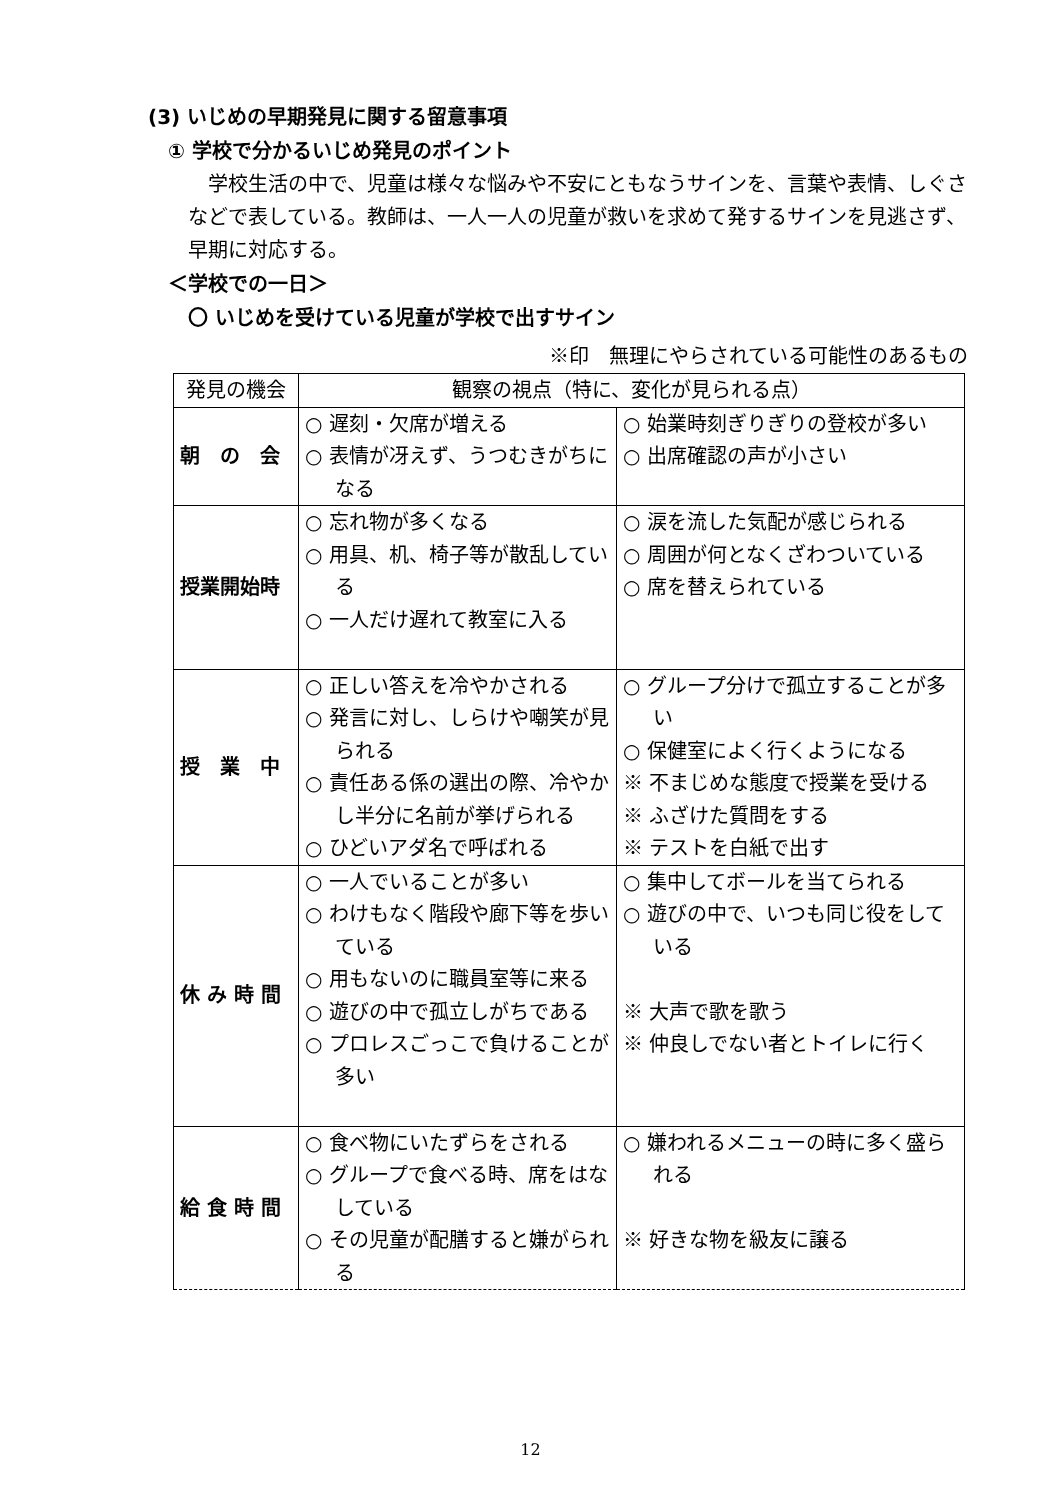(3) いじめの早期発見に関する留意事項
① 学校で分かるいじめ発見のポイント
学校生活の中で、児童は様々な悩みや不安にともなうサインを、言葉や表情、しぐさなどで表している。教師は、一人一人の児童が救いを求めて発するサインを見逃さず、早期に対応する。
＜学校での一日＞
〇 いじめを受けている児童が学校で出すサイン
※印　無理にやらされている可能性のあるもの
| 発見の機会 | 観察の視点（特に、変化が見られる点） | |
| --- | --- | --- |
| 朝 の 会 | ○ 遅刻・欠席が増える ○ 表情が冴えず、うつむきがちになる | ○ 始業時刻ぎりぎりの登校が多い ○ 出席確認の声が小さい |
| 授業開始時 | ○ 忘れ物が多くなる ○ 用具、机、椅子等が散乱している ○ 一人だけ遅れて教室に入る | ○ 涙を流した気配が感じられる ○ 周囲が何となくざわついている ○ 席を替えられている |
| 授 業 中 | ○ 正しい答えを冷やかされる ○ 発言に対し、しらけや嘲笑が見られる ○ 責任ある係の選出の際、冷やかし半分に名前が挙げられる ○ ひどいアダ名で呼ばれる | ○ グループ分けで孤立することが多い ○ 保健室によく行くようになる ※ 不まじめな態度で授業を受ける ※ ふざけた質問をする ※ テストを白紙で出す |
| 休 み 時 間 | ○ 一人でいることが多い ○ わけもなく階段や廊下等を歩いている ○ 用もないのに職員室等に来る ○ 遊びの中で孤立しがちである ○ プロレスごっこで負けることが多い | ○ 集中してボールを当てられる ○ 遊びの中で、いつも同じ役をしている ※ 大声で歌を歌う ※ 仲良しでない者とトイレに行く |
| 給 食 時 間 | ○ 食べ物にいたずらをされる ○ グループで食べる時、席をはなしている ○ その児童が配膳すると嫌がられる | ○ 嫌われるメニューの時に多く盛られる ※ 好きな物を級友に譲る |
12